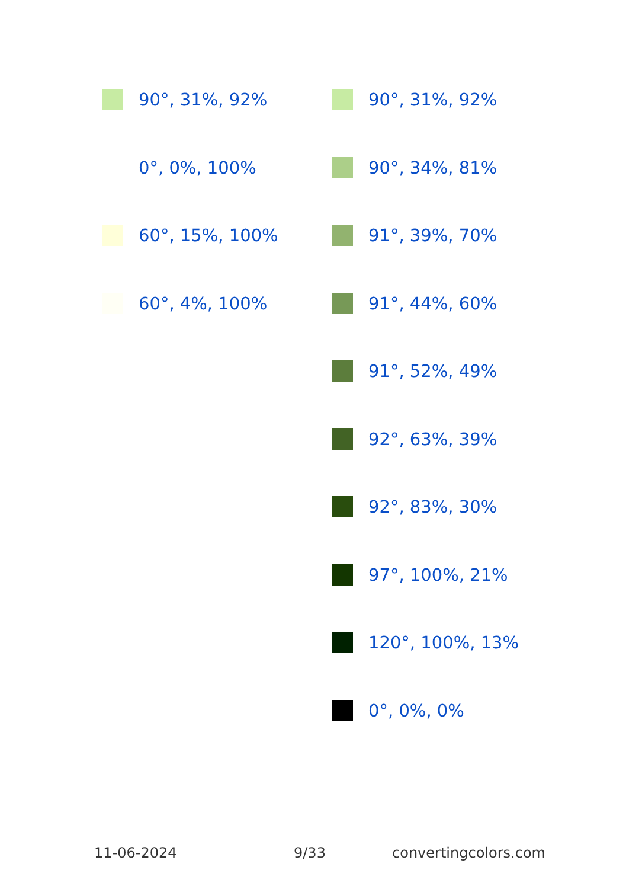90°, 31%, 92%
0°, 0%, 100%
60°, 15%, 100%
60°, 4%, 100%
90°, 31%, 92%
90°, 34%, 81%
91°, 39%, 70%
91°, 44%, 60%
91°, 52%, 49%
92°, 63%, 39%
92°, 83%, 30%
97°, 100%, 21%
120°, 100%, 13%
0°, 0%, 0%
11-06-2024 9/33 convertingcolors.com